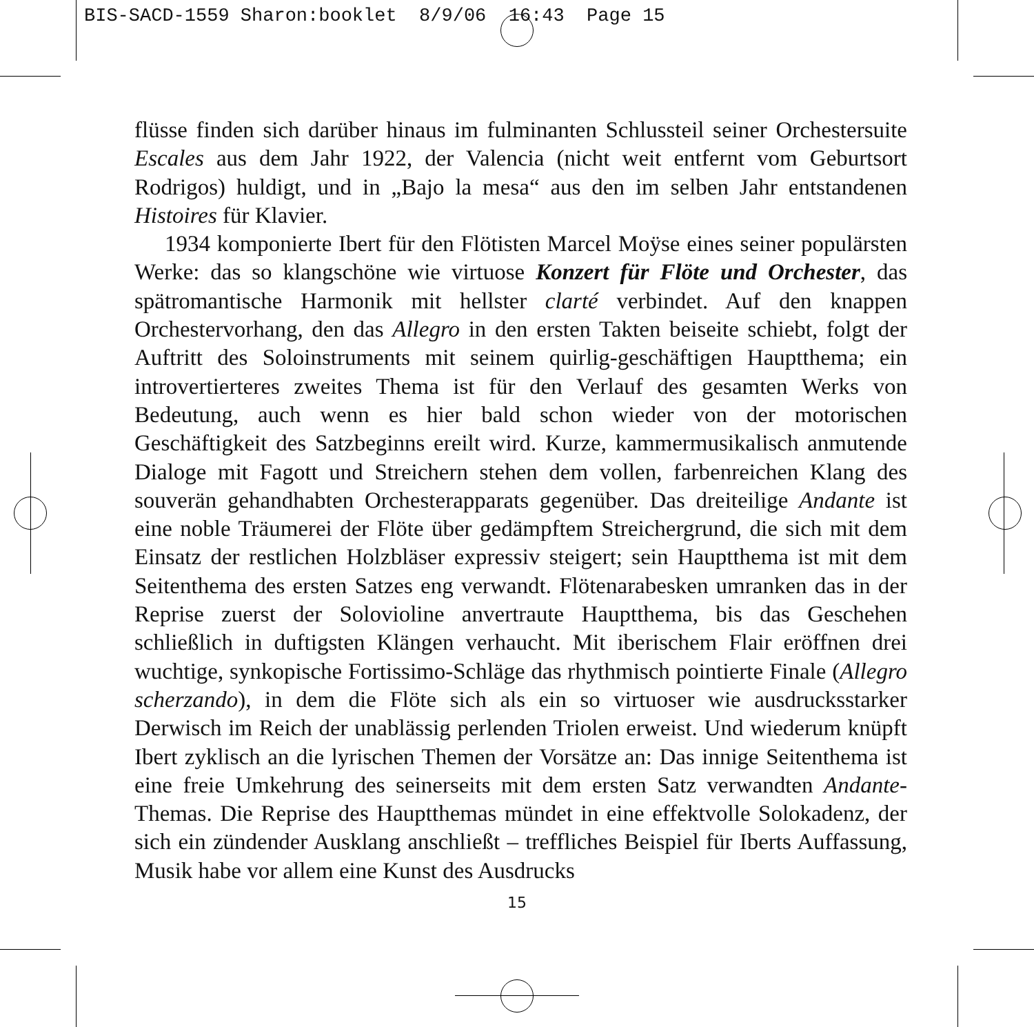BIS-SACD-1559 Sharon:booklet 8/9/06 16:43 Page 15
flüsse finden sich darüber hinaus im fulminanten Schlussteil seiner Orchestersuite Escales aus dem Jahr 1922, der Valencia (nicht weit entfernt vom Geburtsort Rodrigos) huldigt, und in „Bajo la mesa“ aus den im selben Jahr entstandenen Histoires für Klavier.
1934 komponierte Ibert für den Flötisten Marcel Moÿse eines seiner populärsten Werke: das so klangschöne wie virtuose Konzert für Flöte und Orchester, das spätromantische Harmonik mit hellster clarté verbindet. Auf den knappen Orchestervorhang, den das Allegro in den ersten Takten beiseite schiebt, folgt der Auftritt des Soloinstruments mit seinem quirlig-geschäftigen Hauptthema; ein introvertierteres zweites Thema ist für den Verlauf des gesamten Werks von Bedeutung, auch wenn es hier bald schon wieder von der motorischen Geschäftigkeit des Satzbeginns ereilt wird. Kurze, kammermusikalisch anmutende Dialoge mit Fagott und Streichern stehen dem vollen, farbenreichen Klang des souverän gehandhabten Orchesterapparats gegenüber. Das dreiteilige Andante ist eine noble Träumerei der Flöte über gedämpftem Streichergrund, die sich mit dem Einsatz der restlichen Holzbläser expressiv steigert; sein Hauptthema ist mit dem Seitenthema des ersten Satzes eng verwandt. Flötenarabesken umranken das in der Reprise zuerst der Solovioline anvertraute Hauptthema, bis das Geschehen schließlich in duftigsten Klängen verhaucht. Mit iberischem Flair eröffnen drei wuchtige, synkopische Fortissimo-Schläge das rhythmisch pointierte Finale (Allegro scherzando), in dem die Flöte sich als ein so virtuoser wie ausdrucksstarker Derwisch im Reich der unablässig perlenden Triolen erweist. Und wiederum knüpft Ibert zyklisch an die lyrischen Themen der Vorsätze an: Das innige Seitenthema ist eine freie Umkehrung des seinerseits mit dem ersten Satz verwandten Andante-Themas. Die Reprise des Hauptthemas mündet in eine effektvolle Solokadenz, der sich ein zündender Ausklang anschließt – treffliches Beispiel für Iberts Auffassung, Musik habe vor allem eine Kunst des Ausdrucks
15